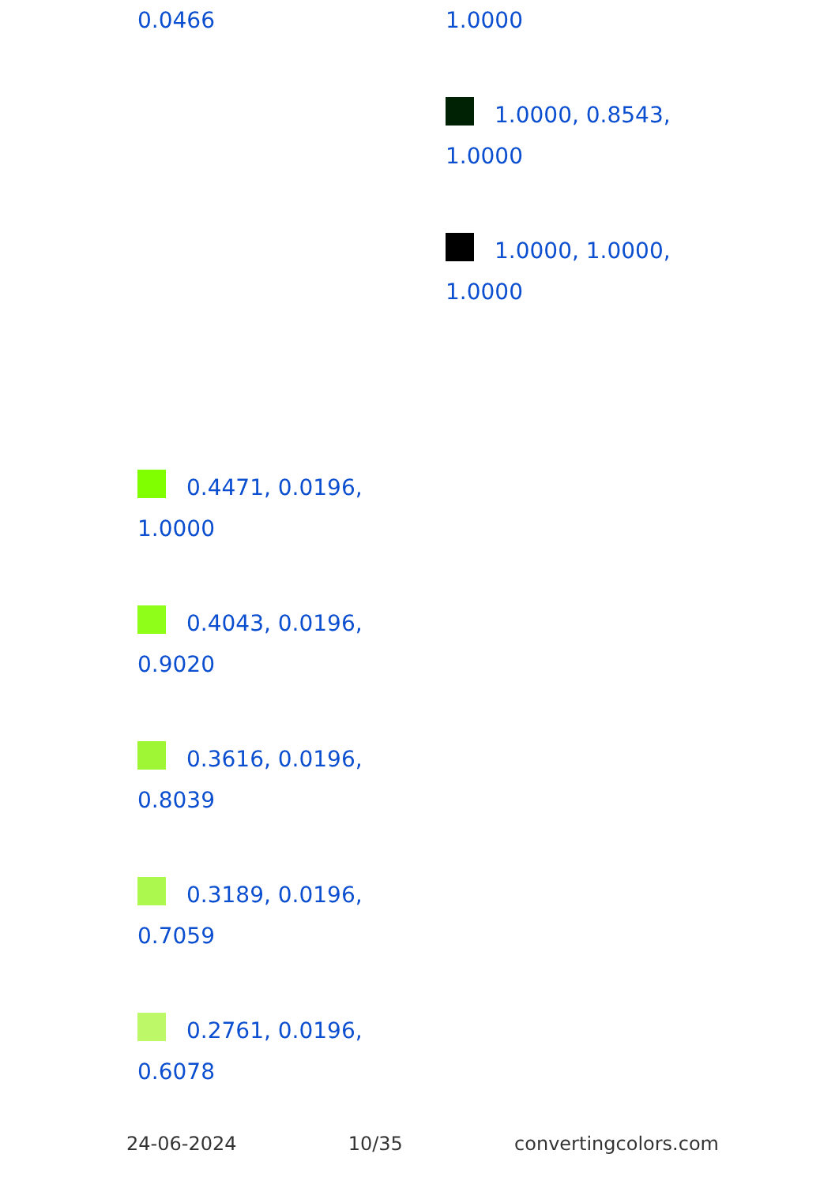0.0466
0.4471, 0.0196, 1.0000
0.4043, 0.0196, 0.9020
0.3616, 0.0196, 0.8039
0.3189, 0.0196, 0.7059
0.2761, 0.0196, 0.6078
1.0000
1.0000, 0.8543, 1.0000
1.0000, 1.0000, 1.0000
24-06-2024 10/35 convertingcolors.com